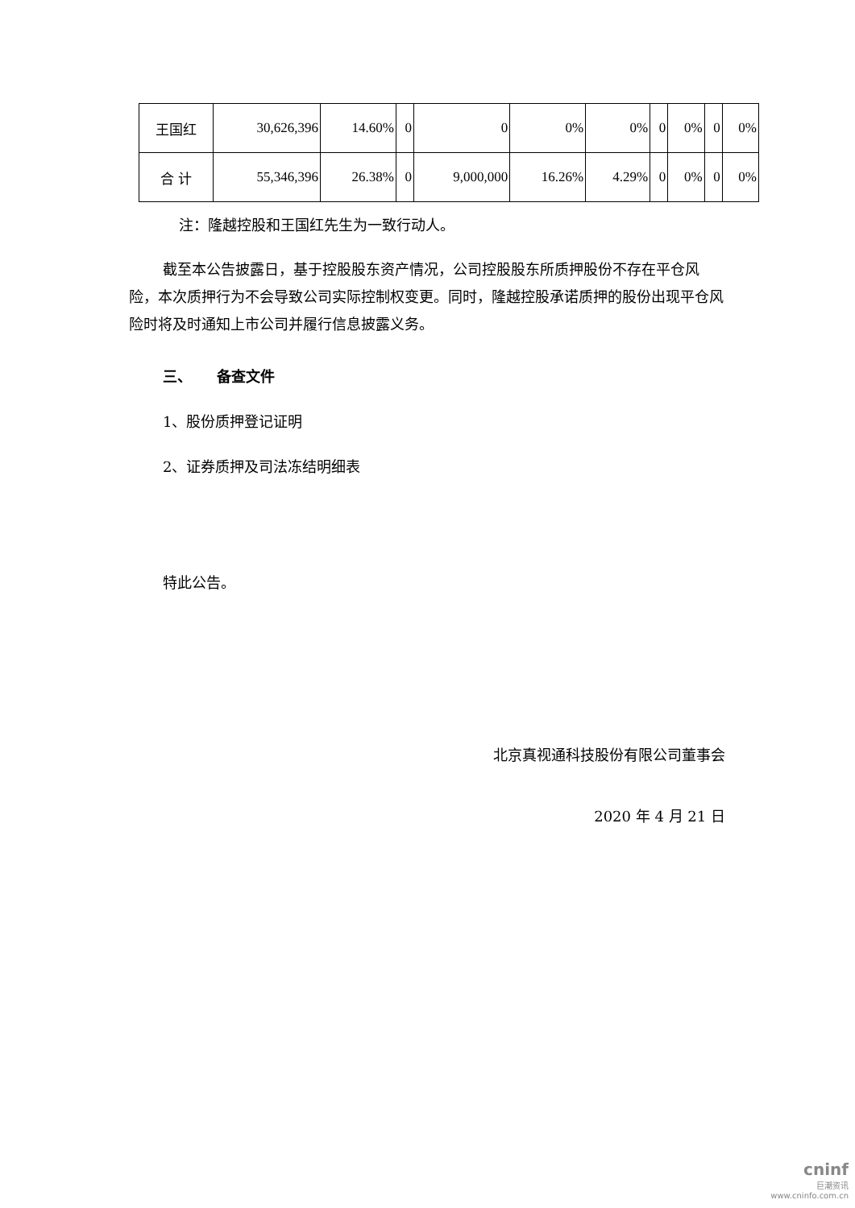| 王国红 | 30,626,396 | 14.60% | 0 | 0 | 0% | 0% | 0 | 0% | 0 | 0% |
| 合 计 | 55,346,396 | 26.38% | 0 | 9,000,000 | 16.26% | 4.29% | 0 | 0% | 0 | 0% |
注：隆越控股和王国红先生为一致行动人。
截至本公告披露日，基于控股股东资产情况，公司控股股东所质押股份不存在平仓风险，本次质押行为不会导致公司实际控制权变更。同时，隆越控股承诺质押的股份出现平仓风险时将及时通知上市公司并履行信息披露义务。
三、 备查文件
1、股份质押登记证明
2、证券质押及司法冻结明细表
特此公告。
北京真视通科技股份有限公司董事会
2020 年 4 月 21 日
cninf
巨潮资讯
www.cninfo.com.cn